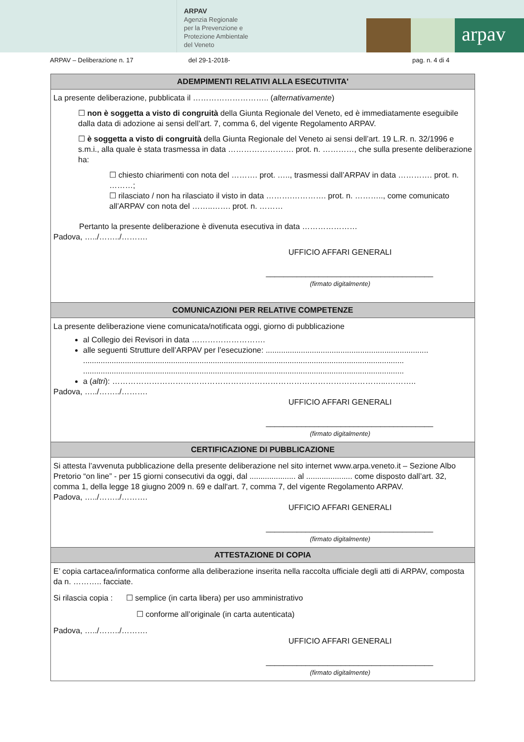ARPAV
Agenzia Regionale
per la Prevenzione e
Protezione Ambientale
del Veneto
arpav
ARPAV – Deliberazione n. 17 del 29-1-2018- pag. n. 4 di 4
| ADEMPIMENTI RELATIVI ALLA ESECUTIVITA' |
| --- |
| La presente deliberazione, pubblicata il ……………………….. ( alternativamente ) ☐ non è soggetta a visto di congruità della Giunta Regionale del Veneto, ed è immediatamente eseguibile dalla data di adozione ai sensi dell’art. 7, comma 6, del vigente Regolamento ARPAV. ☐ è soggetta a visto di congruità della Giunta Regionale del Veneto ai sensi dell’art. 19 L.R. n. 32/1996 e s.m.i., alla quale è stata trasmessa in data ……………………. prot. n. …………, che sulla presente deliberazione ha: ☐ chiesto chiarimenti con nota del ………. prot. ….., trasmessi dall’ARPAV in data …………. prot. n. ………; ☐ rilasciato / non ha rilasciato il visto in data ……….…………. prot. n. ……….., come comunicato all’ARPAV con nota del ……..……. prot. n. ……… Pertanto la presente deliberazione è divenuta esecutiva in data ………………… Padova, …../……../………. UFFICIO AFFARI GENERALI ______________________________________ (firmato digitalmente) |
| COMUNICAZIONI PER RELATIVE COMPETENZE |
| La presente deliberazione viene comunicata/notificata oggi, giorno di pubblicazione al Collegio dei Revisori in data ………………………. alle seguenti Strutture dell’ARPAV per l’esecuzione: .......................................................................... .................................................................................................................................................. .................................................................................................................................................. a ( altri ): …………………………………………………………………………………………...……….. Padova, …../……../………. UFFICIO AFFARI GENERALI ______________________________________ (firmato digitalmente) |
| CERTIFICAZIONE DI PUBBLICAZIONE |
| Si attesta l’avvenuta pubblicazione della presente deliberazione nel sito internet www.arpa.veneto.it – Sezione Albo Pretorio “on line” - per 15 giorni consecutivi da oggi, dal ..................... al ..................... come disposto dall’art. 32, comma 1, della legge 18 giugno 2009 n. 69 e dall'art. 7, comma 7, del vigente Regolamento ARPAV. Padova, …../……../………. UFFICIO AFFARI GENERALI ______________________________________ (firmato digitalmente) |
| ATTESTAZIONE DI COPIA |
| E’ copia cartacea/informatica conforme alla deliberazione inserita nella raccolta ufficiale degli atti di ARPAV, composta da n. ……….. facciate. Si rilascia copia : ☐ semplice (in carta libera) per uso amministrativo ☐ conforme all’originale (in carta autenticata) Padova, …../……../………. UFFICIO AFFARI GENERALI ______________________________________ (firmato digitalmente) |